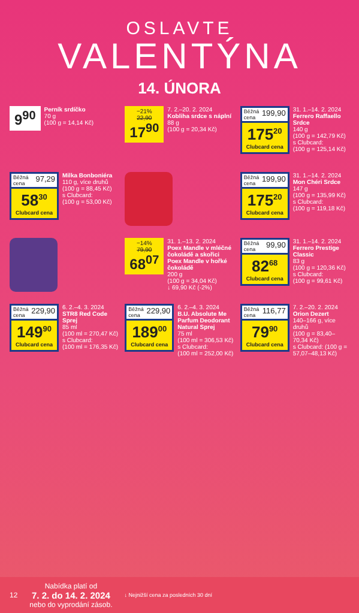OSLAVTE
VALENTÝNA
14. ÚNORA
9<sup>90</sup>
Perník srdíčko
70 g
(100 g = 14,14 Kč)
−21%
22,90
17<sup>90</sup>
7. 2.–20. 2. 2024
Kobliha srdce s náplní
88 g
(100 g = 20,34 Kč)
Běžná cena 199,90
175<sup>20</sup>
Clubcard cena
31. 1.–14. 2. 2024
Ferrero Raffaello Srdce
140 g
(100 g = 142,79 Kč)
s Clubcard:
(100 g = 125,14 Kč)
Běžná cena 97,29
58<sup>30</sup>
Clubcard cena
Milka Bonboniéra
110 g, více druhů
(100 g = 88,45 Kč)
s Clubcard:
(100 g = 53,00 Kč)
Běžná cena 199,90
175<sup>20</sup>
Clubcard cena
31. 1.–14. 2. 2024
Mon Chéri Srdce
147 g
(100 g = 135,99 Kč)
s Clubcard:
(100 g = 119,18 Kč)
−14%
79,90
68<sup>07</sup>
31. 1.–13. 2. 2024
Poex Mandle v mléčné čokoládě a skořici Poex Mandle v hořké čokoládě
200 g
(100 g = 34,04 Kč)
↓ 69,90 Kč (-2%)
Běžná cena 99,90
82<sup>68</sup>
Clubcard cena
31. 1.–14. 2. 2024
Ferrero Prestige Classic
83 g
(100 g = 120,36 Kč)
s Clubcard:
(100 g = 99,61 Kč)
Běžná cena 229,90
149<sup>90</sup>
Clubcard cena
6. 2.–4. 3. 2024
STR8 Red Code Sprej
85 ml
(100 ml = 270,47 Kč)
s Clubcard:
(100 ml = 176,35 Kč)
Běžná cena 229,90
189<sup>00</sup>
Clubcard cena
6. 2.–4. 3. 2024
B.U. Absolute Me Parfum Deodorant Natural Sprej
75 ml
(100 ml = 306,53 Kč)
s Clubcard:
(100 ml = 252,00 Kč)
Běžná cena 116,77
79<sup>90</sup>
Clubcard cena
7. 2.–20. 2. 2024
Orion Dezert
140–166 g, více druhů
(100 g = 83,40–70,34 Kč)
s Clubcard: (100 g = 57,07–48,13 Kč)
12 Nabídka platí od
7. 2. do 14. 2. 2024
nebo do vyprodání zásob. ↓ Nejnižší cena za posledních 30 dní